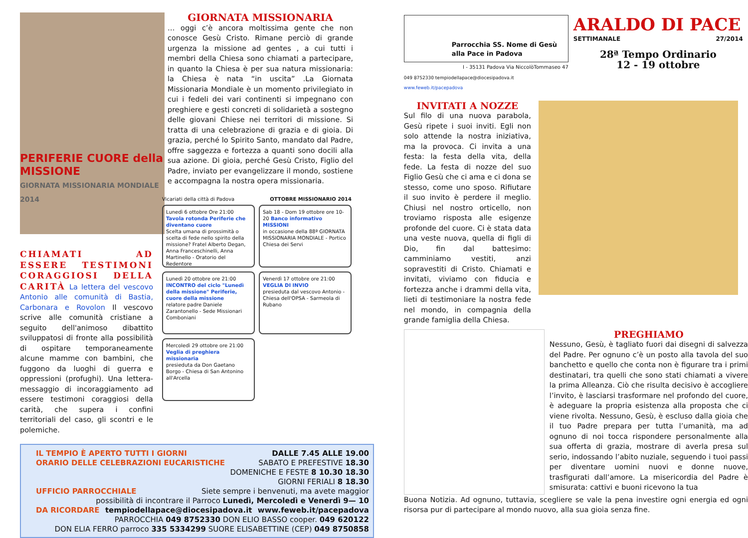PERIFERIE CUORE della MISSIONE
GIORNATA MISSIONARIA MONDIALE 2014
GIORNATA MISSIONARIA
… oggi c’è ancora moltissima gente che non conosce Gesù Cristo. Rimane perciò di grande urgenza la missione ad gentes , a cui tutti i membri della Chiesa sono chiamati a partecipare, in quanto la Chiesa è per sua natura missionaria: la Chiesa è nata “in uscita” .La Giornata Missionaria Mondiale è un momento privilegiato in cui i fedeli dei vari continenti si impegnano con preghiere e gesti concreti di solidarietà a sostegno delle giovani Chiese nei territori di missione. Si tratta di una celebrazione di grazia e di gioia. Di grazia, perché lo Spirito Santo, mandato dal Padre, offre saggezza e fortezza a quanti sono docili alla sua azione. Di gioia, perché Gesù Cristo, Figlio del Padre, inviato per evangelizzare il mondo, sostiene e accompagna la nostra opera missionaria.
CHIAMATI AD ESSERE TESTIMONI CORAGGIOSI DELLA CARITÀ La lettera del vescovo Antonio alle comunità di Bastia, Carbonara e Rovolon Il vescovo scrive alle comunità cristiane a seguito dell'animoso dibattito sviluppatosi di fronte alla possibilità di ospitare temporaneamente alcune mamme con bambini, che fuggono da luoghi di guerra e oppressioni (profughi). Una lettera-messaggio di incoraggiamento ad essere testimoni coraggiosi della carità, che supera i confini territoriali del caso, gli scontri e le polemiche.
Vicariati della città di Padova OTTOBRE MISSIONARIO 2014
Lunedì 6 ottobre Ore 21:00 Tavola rotonda Periferie che diventano cuore
Scelta umana di prossimità o scelta di fede nello spirito della missione? Fratel Alberto Degan, Anna Franceschinelli, Anna Martinello - Oratorio del Redentore
Sab 18 - Dom 19 ottobre ore 10-20 Banco informativo MISSIONI
in occasione della 88ª GIORNATA MISSIONARIA MONDIALE - Portico Chiesa dei Servi
Lunedì 20 ottobre ore 21:00 INCONTRO del ciclo "Lunedì della missione" Periferie, cuore della missione
relatore padre Daniele Zarantonello - Sede Missionari Comboniani
Venerdì 17 ottobre ore 21:00 VEGLIA DI INVIO
presieduta dal vescovo Antonio - Chiesa dell'OPSA - Sarmeola di Rubano
Mercoledì 29 ottobre ore 21:00 Veglia di preghiera missionaria
presieduta da Don Gaetano Borgo - Chiesa di San Antonino all'Arcella
IL TEMPIO È APERTO TUTTI I GIORNI DALLE 7.45 ALLE 19.00
ORARIO DELLE CELEBRAZIONI EUCARISTICHE SABATO E PREFESTIVE 18.30
DOMENICHE E FESTE 8 10.30 18.30
GIORNI FERIALI 8 18.30
UFFICIO PARROCCHIALE Siete sempre i benvenuti, ma avete maggior
possibilità di incontrare il Parroco Lunedì, Mercoledì e Venerdì 9— 10
DA RICORDARE tempiodellapace@diocesipadova.it www.feweb.it/pacepadova
PARROCCHIA 049 8752330 DON ELIO BASSO cooper. 049 620122
DON ELIA FERRO parroco 335 5334299 SUORE ELISABETTINE (CEP) 049 8750858
Parrocchia SS. Nome di Gesù alla Pace in Padova
I - 35131 Padova Via NiccolòTommaseo 47
049 8752330 tempiodellapace@diocesipadova.it www.feweb.it/pacepadova
ARALDO DI PACE
SETTIMANALE 27/2014
28ª Tempo Ordinario
12 - 19 ottobre
INVITATI A NOZZE
Sul filo di una nuova parabola, Gesù ripete i suoi inviti. Egli non solo attende la nostra iniziativa, ma la provoca. Ci invita a una festa: la festa della vita, della fede. La festa di nozze del suo Figlio Gesù che ci ama e ci dona se stesso, come uno sposo. Rifiutare il suo invito è perdere il meglio. Chiusi nel nostro orticello, non troviamo risposta alle esigenze profonde del cuore. Ci è stata data una veste nuova, quella di figli di Dio, fin dal battesimo: camminiamo vestiti, anzi sopravestiti di Cristo. Chiamati e invitati, viviamo con fiducia e fortezza anche i drammi della vita, lieti di testimoniare la nostra fede nel mondo, in compagnia della grande famiglia della Chiesa.
PREGHIAMO
Nessuno, Gesù, è tagliato fuori dai disegni di salvezza del Padre. Per ognuno c’è un posto alla tavola del suo banchetto e quello che conta non è figurare tra i primi destinatari, tra quelli che sono stati chiamati a vivere la prima Alleanza. Ciò che risulta decisivo è accogliere l’invito, è lasciarsi trasformare nel profondo del cuore, è adeguare la propria esistenza alla proposta che ci viene rivolta. Nessuno, Gesù, è escluso dalla gioia che il tuo Padre prepara per tutta l’umanità, ma ad ognuno di noi tocca rispondere personalmente alla sua offerta di grazia, mostrare di averla presa sul serio, indossando l’abito nuziale, seguendo i tuoi passi per diventare uomini nuovi e donne nuove, trasfigurati dall’amore. La misericordia del Padre è smisurata: cattivi e buoni ricevono la tua
Buona Notizia. Ad ognuno, tuttavia, scegliere se vale la pena investire ogni energia ed ogni risorsa pur di partecipare al mondo nuovo, alla sua gioia senza fine.